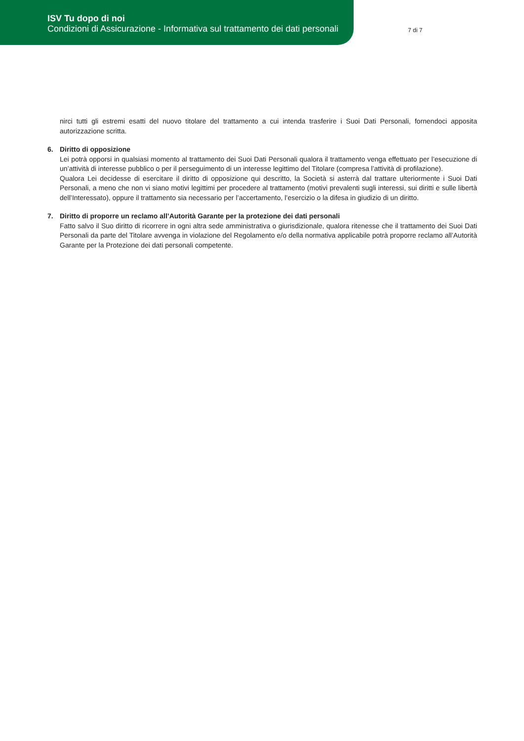ISV Tu dopo di noi
Condizioni di Assicurazione - Informativa sul trattamento dei dati personali
7 di 7
nirci tutti gli estremi esatti del nuovo titolare del trattamento a cui intenda trasferire i Suoi Dati Personali, fornendoci apposita autorizzazione scritta.
6. Diritto di opposizione
Lei potrà opporsi in qualsiasi momento al trattamento dei Suoi Dati Personali qualora il trattamento venga effettuato per l’esecuzione di un’attività di interesse pubblico o per il perseguimento di un interesse legittimo del Titolare (compresa l’attività di profilazione).
Qualora Lei decidesse di esercitare il diritto di opposizione qui descritto, la Società si asterrà dal trattare ulteriormente i Suoi Dati Personali, a meno che non vi siano motivi legittimi per procedere al trattamento (motivi prevalenti sugli interessi, sui diritti e sulle libertà dell’Interessato), oppure il trattamento sia necessario per l’accertamento, l’esercizio o la difesa in giudizio di un diritto.
7. Diritto di proporre un reclamo all’Autorità Garante per la protezione dei dati personali
Fatto salvo il Suo diritto di ricorrere in ogni altra sede amministrativa o giurisdizionale, qualora ritenesse che il trattamento dei Suoi Dati Personali da parte del Titolare avvenga in violazione del Regolamento e/o della normativa applicabile potrà proporre reclamo all’Autorità Garante per la Protezione dei dati personali competente.